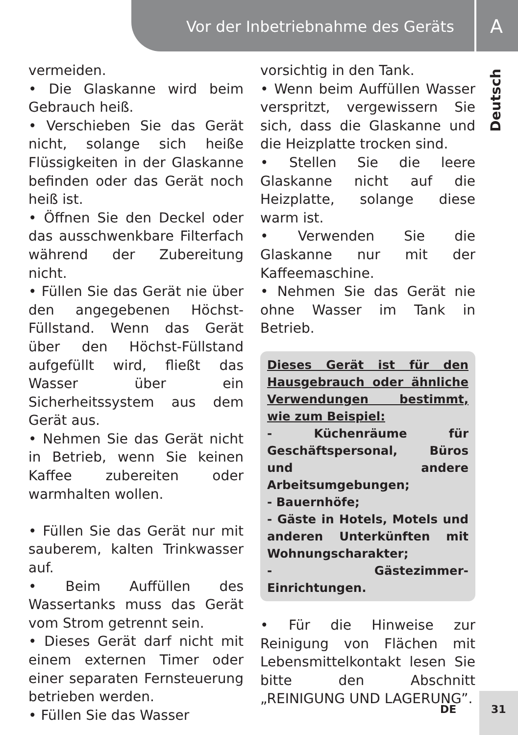Vor der Inbetriebnahme des Geräts
A
Deutsch
vermeiden.
• Die Glaskanne wird beim Gebrauch heiß.
• Verschieben Sie das Gerät nicht, solange sich heiße Flüssigkeiten in der Glaskanne befinden oder das Gerät noch heiß ist.
• Öffnen Sie den Deckel oder das ausschwenkbare Filterfach während der Zubereitung nicht.
• Füllen Sie das Gerät nie über den angegebenen Höchst-Füllstand. Wenn das Gerät über den Höchst-Füllstand aufgefüllt wird, fließt das Wasser über ein Sicherheitssystem aus dem Gerät aus.
• Nehmen Sie das Gerät nicht in Betrieb, wenn Sie keinen Kaffee zubereiten oder warmhalten wollen.
• Füllen Sie das Gerät nur mit sauberem, kalten Trinkwasser auf.
• Beim Auffüllen des Wassertanks muss das Gerät vom Strom getrennt sein.
• Dieses Gerät darf nicht mit einem externen Timer oder einer separaten Fernsteuerung betrieben werden.
• Füllen Sie das Wasser
vorsichtig in den Tank.
• Wenn beim Auffüllen Wasser verspritzt, vergewissern Sie sich, dass die Glaskanne und die Heizplatte trocken sind.
• Stellen Sie die leere Glaskanne nicht auf die Heizplatte, solange diese warm ist.
• Verwenden Sie die Glaskanne nur mit der Kaffeemaschine.
• Nehmen Sie das Gerät nie ohne Wasser im Tank in Betrieb.
Dieses Gerät ist für den Hausgebrauch oder ähnliche Verwendungen bestimmt, wie zum Beispiel:
- Küchenräume für Geschäftspersonal, Büros und andere Arbeitsumgebungen;
- Bauernhöfe;
- Gäste in Hotels, Motels und anderen Unterkünften mit Wohnungscharakter;
- Gästezimmer- Einrichtungen.
• Für die Hinweise zur Reinigung von Flächen mit Lebensmittelkontakt lesen Sie bitte den Abschnitt „REINIGUNG UND LAGERUNG”.
DE 31